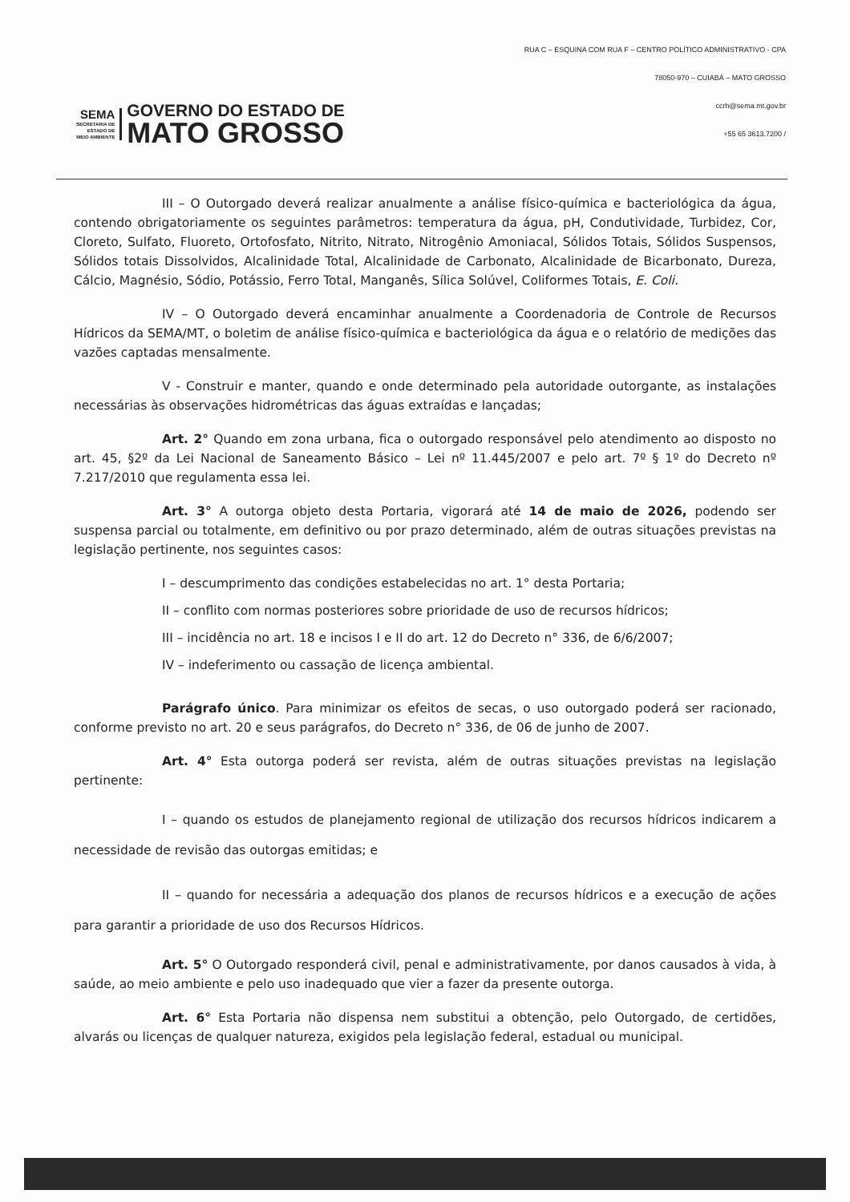SEMA
SECRETARIA DE
ESTADO DE
MEIO AMBIENTE
GOVERNO DO ESTADO DE
MATO GROSSO
RUA C – ESQUINA COM RUA F – CENTRO POLÍTICO ADMINISTRATIVO - CPA
78050-970 – CUIABÁ – MATO GROSSO
ccrh@sema.mt.gov.br
+55 65 3613.7200 /
III – O Outorgado deverá realizar anualmente a análise físico-química e bacteriológica da água, contendo obrigatoriamente os seguintes parâmetros: temperatura da água, pH, Condutividade, Turbidez, Cor, Cloreto, Sulfato, Fluoreto, Ortofosfato, Nitrito, Nitrato, Nitrogênio Amoniacal, Sólidos Totais, Sólidos Suspensos, Sólidos totais Dissolvidos, Alcalinidade Total, Alcalinidade de Carbonato, Alcalinidade de Bicarbonato, Dureza, Cálcio, Magnésio, Sódio, Potássio, Ferro Total, Manganês, Sílica Solúvel, Coliformes Totais, E. Coli.
IV – O Outorgado deverá encaminhar anualmente a Coordenadoria de Controle de Recursos Hídricos da SEMA/MT, o boletim de análise físico-química e bacteriológica da água e o relatório de medições das vazões captadas mensalmente.
V - Construir e manter, quando e onde determinado pela autoridade outorgante, as instalações necessárias às observações hidrométricas das águas extraídas e lançadas;
Art. 2° Quando em zona urbana, fica o outorgado responsável pelo atendimento ao disposto no art. 45, §2º da Lei Nacional de Saneamento Básico – Lei nº 11.445/2007 e pelo art. 7º § 1º do Decreto nº 7.217/2010 que regulamenta essa lei.
Art. 3° A outorga objeto desta Portaria, vigorará até 14 de maio de 2026, podendo ser suspensa parcial ou totalmente, em definitivo ou por prazo determinado, além de outras situações previstas na legislação pertinente, nos seguintes casos:
I – descumprimento das condições estabelecidas no art. 1° desta Portaria;
II – conflito com normas posteriores sobre prioridade de uso de recursos hídricos;
III – incidência no art. 18 e incisos I e II do art. 12 do Decreto n° 336, de 6/6/2007;
IV – indeferimento ou cassação de licença ambiental.
Parágrafo único. Para minimizar os efeitos de secas, o uso outorgado poderá ser racionado, conforme previsto no art. 20 e seus parágrafos, do Decreto n° 336, de 06 de junho de 2007.
Art. 4° Esta outorga poderá ser revista, além de outras situações previstas na legislação pertinente:
I – quando os estudos de planejamento regional de utilização dos recursos hídricos indicarem a necessidade de revisão das outorgas emitidas; e
II – quando for necessária a adequação dos planos de recursos hídricos e a execução de ações para garantir a prioridade de uso dos Recursos Hídricos.
Art. 5° O Outorgado responderá civil, penal e administrativamente, por danos causados à vida, à saúde, ao meio ambiente e pelo uso inadequado que vier a fazer da presente outorga.
Art. 6° Esta Portaria não dispensa nem substitui a obtenção, pelo Outorgado, de certidões, alvarás ou licenças de qualquer natureza, exigidos pela legislação federal, estadual ou municipal.